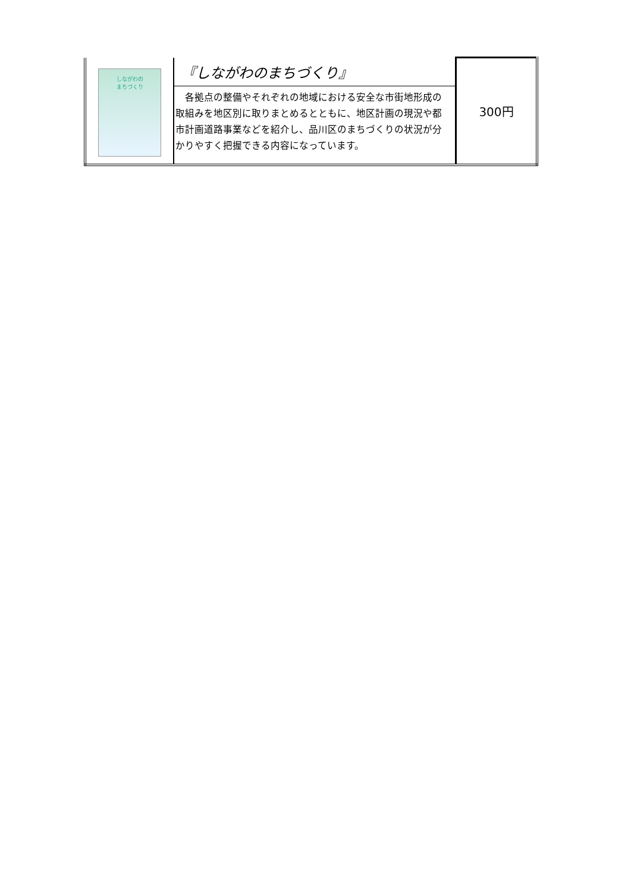| しながわの まちづくり | 『しながわのまちづくり』 | 300円 |
| | 各拠点の整備やそれぞれの地域における安全な市街地形成の取組みを地区別に取りまとめるとともに、地区計画の現況や都市計画道路事業などを紹介し、品川区のまちづくりの状況が分かりやすく把握できる内容になっています。 | |